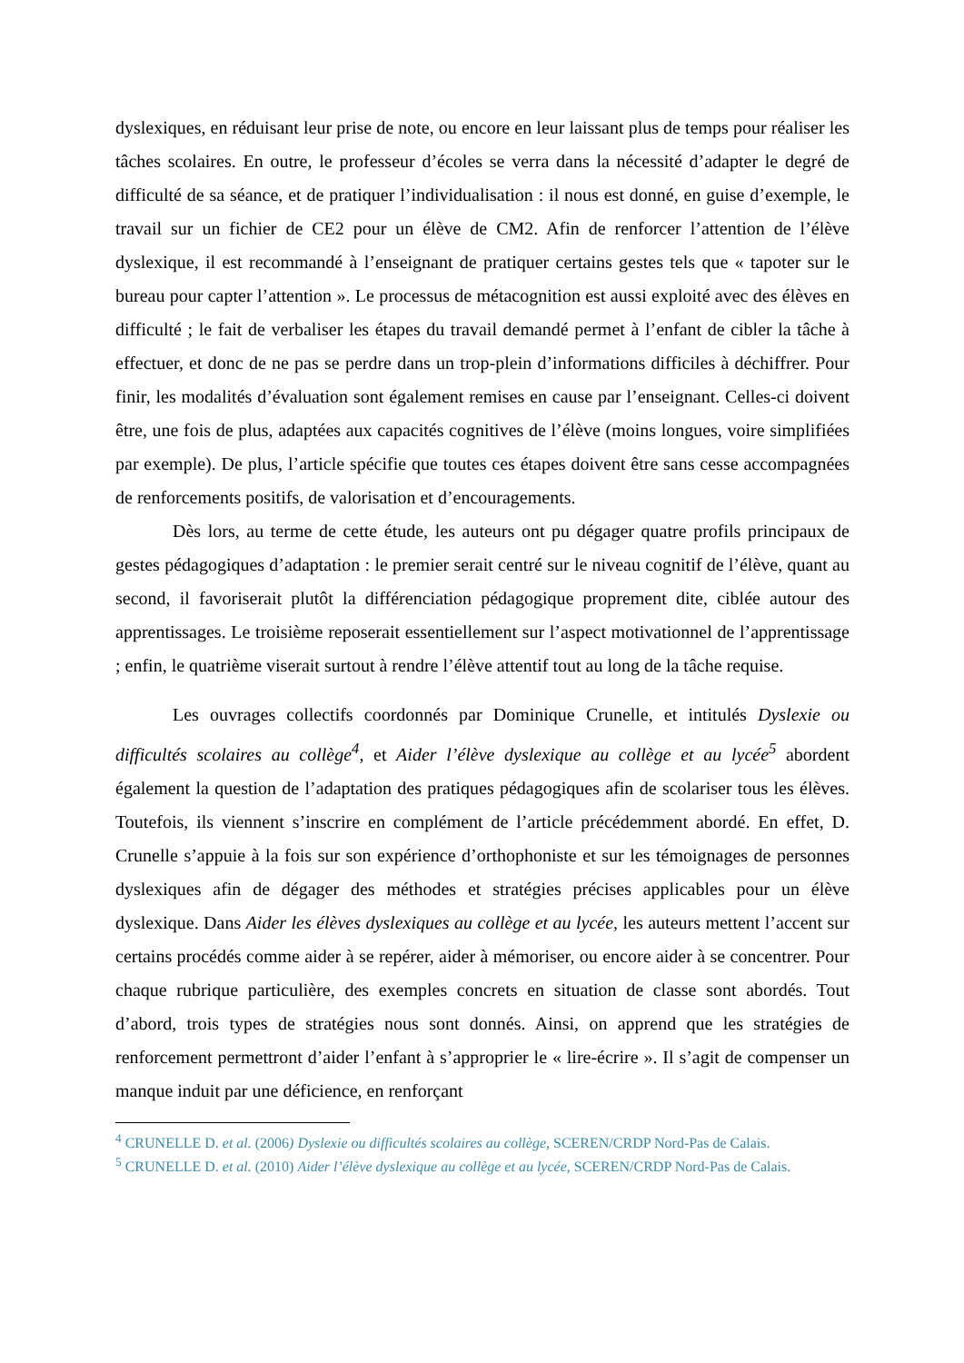dyslexiques, en réduisant leur prise de note, ou encore en leur laissant plus de temps pour réaliser les tâches scolaires. En outre, le professeur d’écoles se verra dans la nécessité d’adapter le degré de difficulté de sa séance, et de pratiquer l’individualisation : il nous est donné, en guise d’exemple, le travail sur un fichier de CE2 pour un élève de CM2. Afin de renforcer l’attention de l’élève dyslexique, il est recommandé à l’enseignant de pratiquer certains gestes tels que « tapoter sur le bureau pour capter l’attention ». Le processus de métacognition est aussi exploité avec des élèves en difficulté ; le fait de verbaliser les étapes du travail demandé permet à l’enfant de cibler la tâche à effectuer, et donc de ne pas se perdre dans un trop-plein d’informations difficiles à déchiffrer. Pour finir, les modalités d’évaluation sont également remises en cause par l’enseignant. Celles-ci doivent être, une fois de plus, adaptées aux capacités cognitives de l’élève (moins longues, voire simplifiées par exemple). De plus, l’article spécifie que toutes ces étapes doivent être sans cesse accompagnées de renforcements positifs, de valorisation et d’encouragements.
Dès lors, au terme de cette étude, les auteurs ont pu dégager quatre profils principaux de gestes pédagogiques d’adaptation : le premier serait centré sur le niveau cognitif de l’élève, quant au second, il favoriserait plutôt la différenciation pédagogique proprement dite, ciblée autour des apprentissages. Le troisième reposerait essentiellement sur l’aspect motivationnel de l’apprentissage ; enfin, le quatrième viserait surtout à rendre l’élève attentif tout au long de la tâche requise.
Les ouvrages collectifs coordonnés par Dominique Crunelle, et intitulés Dyslexie ou difficultés scolaires au collège<sup>4</sup>, et Aider l’élève dyslexique au collège et au lycée<sup>5</sup> abordent également la question de l’adaptation des pratiques pédagogiques afin de scolariser tous les élèves. Toutefois, ils viennent s’inscrire en complément de l’article précédemment abordé. En effet, D. Crunelle s’appuie à la fois sur son expérience d’orthophoniste et sur les témoignages de personnes dyslexiques afin de dégager des méthodes et stratégies précises applicables pour un élève dyslexique. Dans Aider les élèves dyslexiques au collège et au lycée, les auteurs mettent l’accent sur certains procédés comme aider à se repérer, aider à mémoriser, ou encore aider à se concentrer. Pour chaque rubrique particulière, des exemples concrets en situation de classe sont abordés. Tout d’abord, trois types de stratégies nous sont donnés. Ainsi, on apprend que les stratégies de renforcement permettront d’aider l’enfant à s’approprier le « lire-écrire ». Il s’agit de compenser un manque induit par une déficience, en renforçant
<sup>4</sup> CRUNELLE D. et al. (2006) Dyslexie ou difficultés scolaires au collège, SCEREN/CRDP Nord-Pas de Calais.
<sup>5</sup> CRUNELLE D. et al. (2010) Aider l’élève dyslexique au collège et au lycée, SCEREN/CRDP Nord-Pas de Calais.